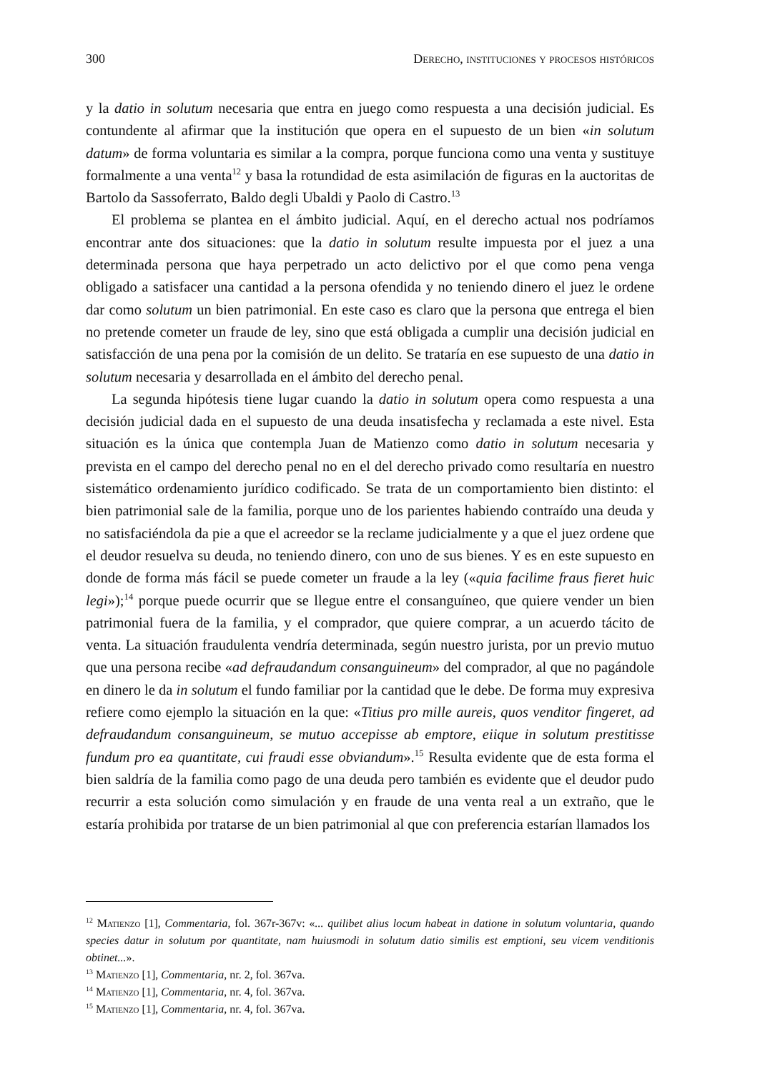300 Derecho, instituciones y procesos históricos
y la datio in solutum necesaria que entra en juego como respuesta a una decisión judicial. Es contundente al afirmar que la institución que opera en el supuesto de un bien «in solutum datum» de forma voluntaria es similar a la compra, porque funciona como una venta y sustituye formalmente a una venta<sup>12</sup> y basa la rotundidad de esta asimilación de figuras en la auctoritas de Bartolo da Sassoferrato, Baldo degli Ubaldi y Paolo di Castro.<sup>13</sup>
El problema se plantea en el ámbito judicial. Aquí, en el derecho actual nos podríamos encontrar ante dos situaciones: que la datio in solutum resulte impuesta por el juez a una determinada persona que haya perpetrado un acto delictivo por el que como pena venga obligado a satisfacer una cantidad a la persona ofendida y no teniendo dinero el juez le ordene dar como solutum un bien patrimonial. En este caso es claro que la persona que entrega el bien no pretende cometer un fraude de ley, sino que está obligada a cumplir una decisión judicial en satisfacción de una pena por la comisión de un delito. Se trataría en ese supuesto de una datio in solutum necesaria y desarrollada en el ámbito del derecho penal.
La segunda hipótesis tiene lugar cuando la datio in solutum opera como respuesta a una decisión judicial dada en el supuesto de una deuda insatisfecha y reclamada a este nivel. Esta situación es la única que contempla Juan de Matienzo como datio in solutum necesaria y prevista en el campo del derecho penal no en el del derecho privado como resultaría en nuestro sistemático ordenamiento jurídico codificado. Se trata de un comportamiento bien distinto: el bien patrimonial sale de la familia, porque uno de los parientes habiendo contraído una deuda y no satisfaciéndola da pie a que el acreedor se la reclame judicialmente y a que el juez ordene que el deudor resuelva su deuda, no teniendo dinero, con uno de sus bienes. Y es en este supuesto en donde de forma más fácil se puede cometer un fraude a la ley («quia facilime fraus fieret huic legi»);<sup>14</sup> porque puede ocurrir que se llegue entre el consanguíneo, que quiere vender un bien patrimonial fuera de la familia, y el comprador, que quiere comprar, a un acuerdo tácito de venta. La situación fraudulenta vendría determinada, según nuestro jurista, por un previo mutuo que una persona recibe «ad defraudandum consanguineum» del comprador, al que no pagándole en dinero le da in solutum el fundo familiar por la cantidad que le debe. De forma muy expresiva refiere como ejemplo la situación en la que: «Titius pro mille aureis, quos venditor fingeret, ad defraudandum consanguineum, se mutuo accepisse ab emptore, eiique in solutum prestitisse fundum pro ea quantitate, cui fraudi esse obviandum».<sup>15</sup> Resulta evidente que de esta forma el bien saldría de la familia como pago de una deuda pero también es evidente que el deudor pudo recurrir a esta solución como simulación y en fraude de una venta real a un extraño, que le estaría prohibida por tratarse de un bien patrimonial al que con preferencia estarían llamados los
<sup>12</sup> Matienzo [1], Commentaria, fol. 367r-367v: «... quilibet alius locum habeat in datione in solutum voluntaria, quando species datur in solutum por quantitate, nam huiusmodi in solutum datio similis est emptioni, seu vicem venditionis obtinet...».
<sup>13</sup> Matienzo [1], Commentaria, nr. 2, fol. 367va.
<sup>14</sup> Matienzo [1], Commentaria, nr. 4, fol. 367va.
<sup>15</sup> Matienzo [1], Commentaria, nr. 4, fol. 367va.